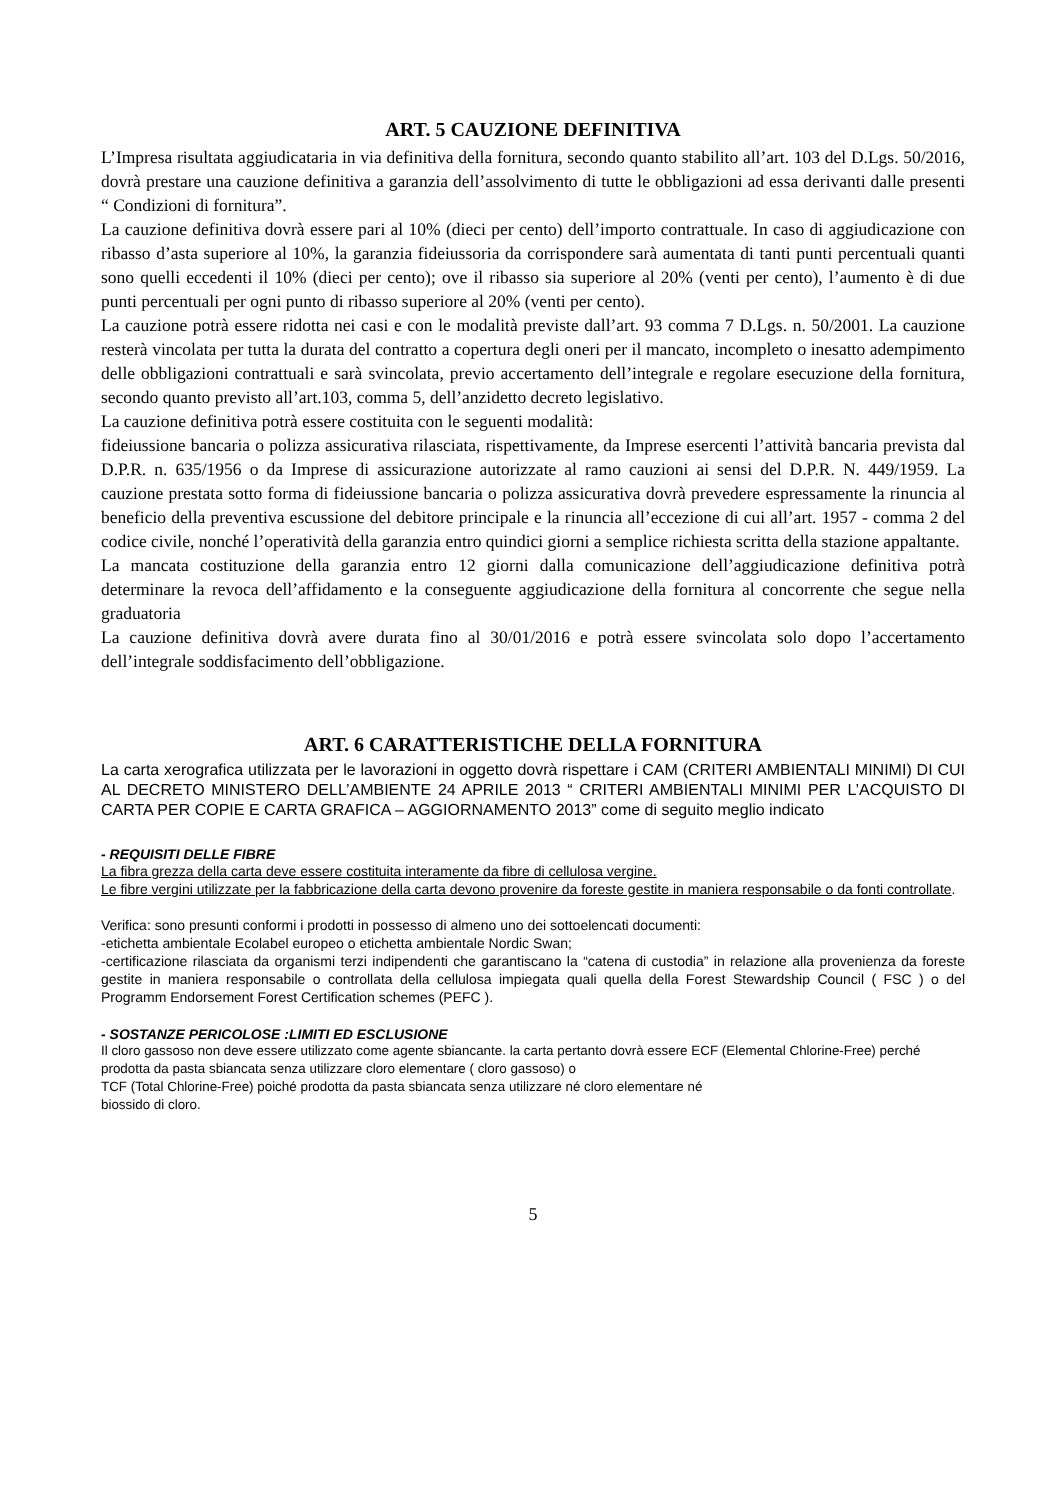ART. 5 CAUZIONE DEFINITIVA
L’Impresa risultata aggiudicataria in via definitiva della fornitura, secondo quanto stabilito all’art. 103 del D.Lgs. 50/2016, dovrà prestare una cauzione definitiva a garanzia dell’assolvimento di tutte le obbligazioni ad essa derivanti dalle presenti “ Condizioni di fornitura”.
La cauzione definitiva dovrà essere pari al 10% (dieci per cento) dell’importo contrattuale. In caso di aggiudicazione con ribasso d’asta superiore al 10%, la garanzia fideiussoria da corrispondere sarà aumentata di tanti punti percentuali quanti sono quelli eccedenti il 10% (dieci per cento); ove il ribasso sia superiore al 20% (venti per cento), l’aumento è di due punti percentuali per ogni punto di ribasso superiore al 20% (venti per cento).
La cauzione potrà essere ridotta nei casi e con le modalità previste dall’art. 93 comma 7 D.Lgs. n. 50/2001. La cauzione resterà vincolata per tutta la durata del contratto a copertura degli oneri per il mancato, incompleto o inesatto adempimento delle obbligazioni contrattuali e sarà svincolata, previo accertamento dell’integrale e regolare esecuzione della fornitura, secondo quanto previsto all’art.103, comma 5, dell’anzidetto decreto legislativo.
La cauzione definitiva potrà essere costituita con le seguenti modalità:
fideiussione bancaria o polizza assicurativa rilasciata, rispettivamente, da Imprese esercenti l’attività bancaria prevista dal D.P.R. n. 635/1956 o da Imprese di assicurazione autorizzate al ramo cauzioni ai sensi del D.P.R. N. 449/1959. La cauzione prestata sotto forma di fideiussione bancaria o polizza assicurativa dovrà prevedere espressamente la rinuncia al beneficio della preventiva escussione del debitore principale e la rinuncia all’eccezione di cui all’art. 1957 - comma 2 del codice civile, nonché l’operatività della garanzia entro quindici giorni a semplice richiesta scritta della stazione appaltante.
La mancata costituzione della garanzia entro 12 giorni dalla comunicazione dell’aggiudicazione definitiva potrà determinare la revoca dell’affidamento e la conseguente aggiudicazione della fornitura al concorrente che segue nella graduatoria
La cauzione definitiva dovrà avere durata fino al 30/01/2016 e potrà essere svincolata solo dopo l’accertamento dell’integrale soddisfacimento dell’obbligazione.
ART. 6 CARATTERISTICHE DELLA FORNITURA
La carta xerografica utilizzata per le lavorazioni in oggetto dovrà rispettare i CAM (CRITERI AMBIENTALI MINIMI) DI CUI AL DECRETO MINISTERO DELL’AMBIENTE 24 APRILE 2013 “ CRITERI AMBIENTALI MINIMI PER L’ACQUISTO DI CARTA PER COPIE E CARTA GRAFICA – AGGIORNAMENTO 2013” come di seguito meglio indicato
- REQUISITI DELLE FIBRE
La fibra grezza della carta deve essere costituita interamente da fibre di cellulosa vergine.
Le fibre vergini utilizzate per la fabbricazione della carta devono provenire da foreste gestite in maniera responsabile o da fonti controllate.
Verifica: sono presunti conformi i prodotti in possesso di almeno uno dei sottoelencati documenti:
-etichetta ambientale Ecolabel europeo o etichetta ambientale Nordic Swan;
-certificazione rilasciata da organismi terzi indipendenti che garantiscano la “catena di custodia” in relazione alla provenienza da foreste gestite in maniera responsabile o controllata della cellulosa impiegata quali quella della Forest Stewardship Council ( FSC ) o del Programm Endorsement Forest Certification schemes (PEFC ).
- SOSTANZE PERICOLOSE :LIMITI ED ESCLUSIONE
Il cloro gassoso non deve essere utilizzato come agente sbiancante. la carta pertanto dovrà essere ECF (Elemental Chlorine-Free) perché prodotta da pasta sbiancata senza utilizzare cloro elementare ( cloro gassoso) o
TCF (Total Chlorine-Free) poiché prodotta da pasta sbiancata senza utilizzare né cloro elementare né
biossido di cloro.
5